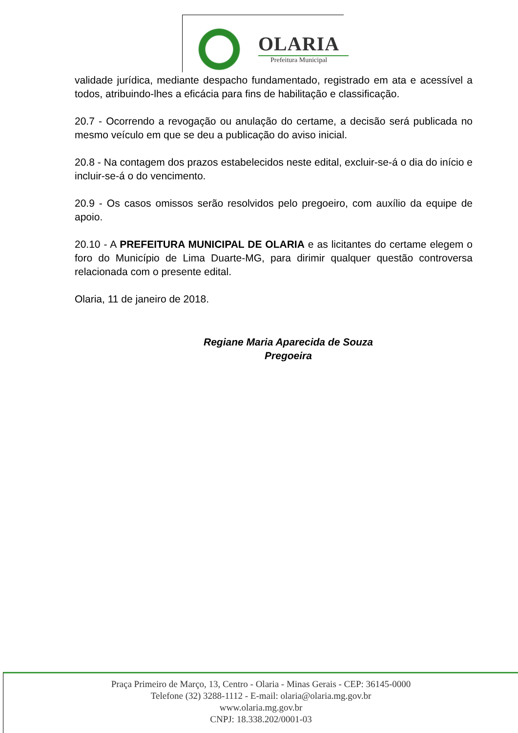OLARIA
Prefeitura Municipal
validade jurídica, mediante despacho fundamentado, registrado em ata e acessível a todos, atribuindo-lhes a eficácia para fins de habilitação e classificação.
20.7 - Ocorrendo a revogação ou anulação do certame, a decisão será publicada no mesmo veículo em que se deu a publicação do aviso inicial.
20.8 - Na contagem dos prazos estabelecidos neste edital, excluir-se-á o dia do início e incluir-se-á o do vencimento.
20.9 - Os casos omissos serão resolvidos pelo pregoeiro, com auxílio da equipe de apoio.
20.10 - A PREFEITURA MUNICIPAL DE OLARIA e as licitantes do certame elegem o foro do Município de Lima Duarte-MG, para dirimir qualquer questão controversa relacionada com o presente edital.
Olaria, 11 de janeiro de 2018.
Regiane Maria Aparecida de Souza
Pregoeira
Praça Primeiro de Março, 13, Centro - Olaria - Minas Gerais - CEP: 36145-0000
Telefone (32) 3288-1112 - E-mail: olaria@olaria.mg.gov.br
www.olaria.mg.gov.br
CNPJ: 18.338.202/0001-03